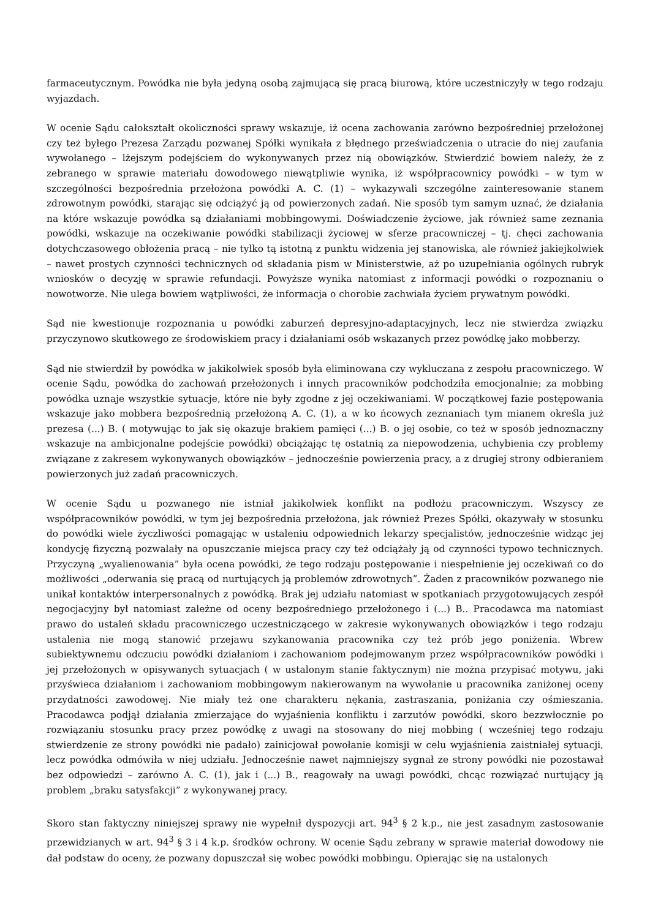farmaceutycznym. Powódka nie była jedyną osobą zajmującą się pracą biurową, które uczestniczyły w tego rodzaju wyjazdach.
W ocenie Sądu całokształt okoliczności sprawy wskazuje, iż ocena zachowania zarówno bezpośredniej przełożonej czy też byłego Prezesa Zarządu pozwanej Spółki wynikała z błędnego przeświadczenia o utracie do niej zaufania wywołanego – lżejszym podejściem do wykonywanych przez nią obowiązków. Stwierdzić bowiem należy, że z zebranego w sprawie materiału dowodowego niewątpliwie wynika, iż współpracownicy powódki – w tym w szczególności bezpośrednia przełożona powódki A. C. (1) – wykazywali szczególne zainteresowanie stanem zdrowotnym powódki, starając się odciążyć ją od powierzonych zadań. Nie sposób tym samym uznać, że działania na które wskazuje powódka są działaniami mobbingowymi. Doświadczenie życiowe, jak również same zeznania powódki, wskazuje na oczekiwanie powódki stabilizacji życiowej w sferze pracowniczej – tj. chęci zachowania dotychczasowego obłożenia pracą – nie tylko tą istotną z punktu widzenia jej stanowiska, ale również jakiejkolwiek – nawet prostych czynności technicznych od składania pism w Ministerstwie, aż po uzupełniania ogólnych rubryk wniosków o decyzję w sprawie refundacji. Powyższe wynika natomiast z informacji powódki o rozpoznaniu o nowotworze. Nie ulega bowiem wątpliwości, że informacja o chorobie zachwiała życiem prywatnym powódki.
Sąd nie kwestionuje rozpoznania u powódki zaburzeń depresyjno-adaptacyjnych, lecz nie stwierdza związku przyczynowo skutkowego ze środowiskiem pracy i działaniami osób wskazanych przez powódkę jako mobberzy.
Sąd nie stwierdził by powódka w jakikolwiek sposób była eliminowana czy wykluczana z zespołu pracowniczego. W ocenie Sądu, powódka do zachowań przełożonych i innych pracowników podchodziła emocjonalnie; za mobbing powódka uznaje wszystkie sytuacje, które nie były zgodne z jej oczekiwaniami. W początkowej fazie postępowania wskazuje jako mobbera bezpośrednią przełożoną A. C. (1), a w ko ńcowych zeznaniach tym mianem określa już prezesa (...) B. ( motywując to jak się okazuje brakiem pamięci (...) B. o jej osobie, co też w sposób jednoznaczny wskazuje na ambicjonalne podejście powódki) obciążając tę ostatnią za niepowodzenia, uchybienia czy problemy związane z zakresem wykonywanych obowiązków – jednocześnie powierzenia pracy, a z drugiej strony odbieraniem powierzonych już zadań pracowniczych.
W ocenie Sądu u pozwanego nie istniał jakikolwiek konflikt na podłożu pracowniczym. Wszyscy ze współpracowników powódki, w tym jej bezpośrednia przełożona, jak również Prezes Spółki, okazywały w stosunku do powódki wiele życzliwości pomagając w ustaleniu odpowiednich lekarzy specjalistów, jednocześnie widząc jej kondycję fizyczną pozwalały na opuszczanie miejsca pracy czy też odciążały ją od czynności typowo technicznych. Przyczyną „wyalienowania” była ocena powódki, że tego rodzaju postępowanie i niespełnienie jej oczekiwań co do możliwości „oderwania się pracą od nurtujących ją problemów zdrowotnych”. Żaden z pracowników pozwanego nie unikał kontaktów interpersonalnych z powódką. Brak jej udziału natomiast w spotkaniach przygotowujących zespół negocjacyjny był natomiast zależne od oceny bezpośredniego przełożonego i (...) B.. Pracodawca ma natomiast prawo do ustaleń składu pracowniczego uczestniczącego w zakresie wykonywanych obowiązków i tego rodzaju ustalenia nie mogą stanowić przejawu szykanowania pracownika czy też prób jego poniżenia. Wbrew subiektywnemu odczuciu powódki działaniom i zachowaniom podejmowanym przez współpracowników powódki i jej przełożonych w opisywanych sytuacjach ( w ustalonym stanie faktycznym) nie można przypisać motywu, jaki przyświeca działaniom i zachowaniom mobbingowym nakierowanym na wywołanie u pracownika zaniżonej oceny przydatności zawodowej. Nie miały też one charakteru nękania, zastraszania, poniżania czy ośmieszania. Pracodawca podjął działania zmierzające do wyjaśnienia konfliktu i zarzutów powódki, skoro bezzwłocznie po rozwiązaniu stosunku pracy przez powódkę z uwagi na stosowany do niej mobbing ( wcześniej tego rodzaju stwierdzenie ze strony powódki nie padało) zainicjował powołanie komisji w celu wyjaśnienia zaistniałej sytuacji, lecz powódka odmówiła w niej udziału. Jednocześnie nawet najmniejszy sygnał ze strony powódki nie pozostawał bez odpowiedzi – zarówno A. C. (1), jak i (...) B., reagowały na uwagi powódki, chcąc rozwiązać nurtujący ją problem „braku satysfakcji” z wykonywanej pracy.
Skoro stan faktyczny niniejszej sprawy nie wypełnił dyspozycji art. 94<sup>3</sup> § 2 k.p., nie jest zasadnym zastosowanie przewidzianych w art. 94<sup>3</sup> § 3 i 4 k.p. środków ochrony. W ocenie Sądu zebrany w sprawie materiał dowodowy nie dał podstaw do oceny, że pozwany dopuszczał się wobec powódki mobbingu. Opierając się na ustalonych